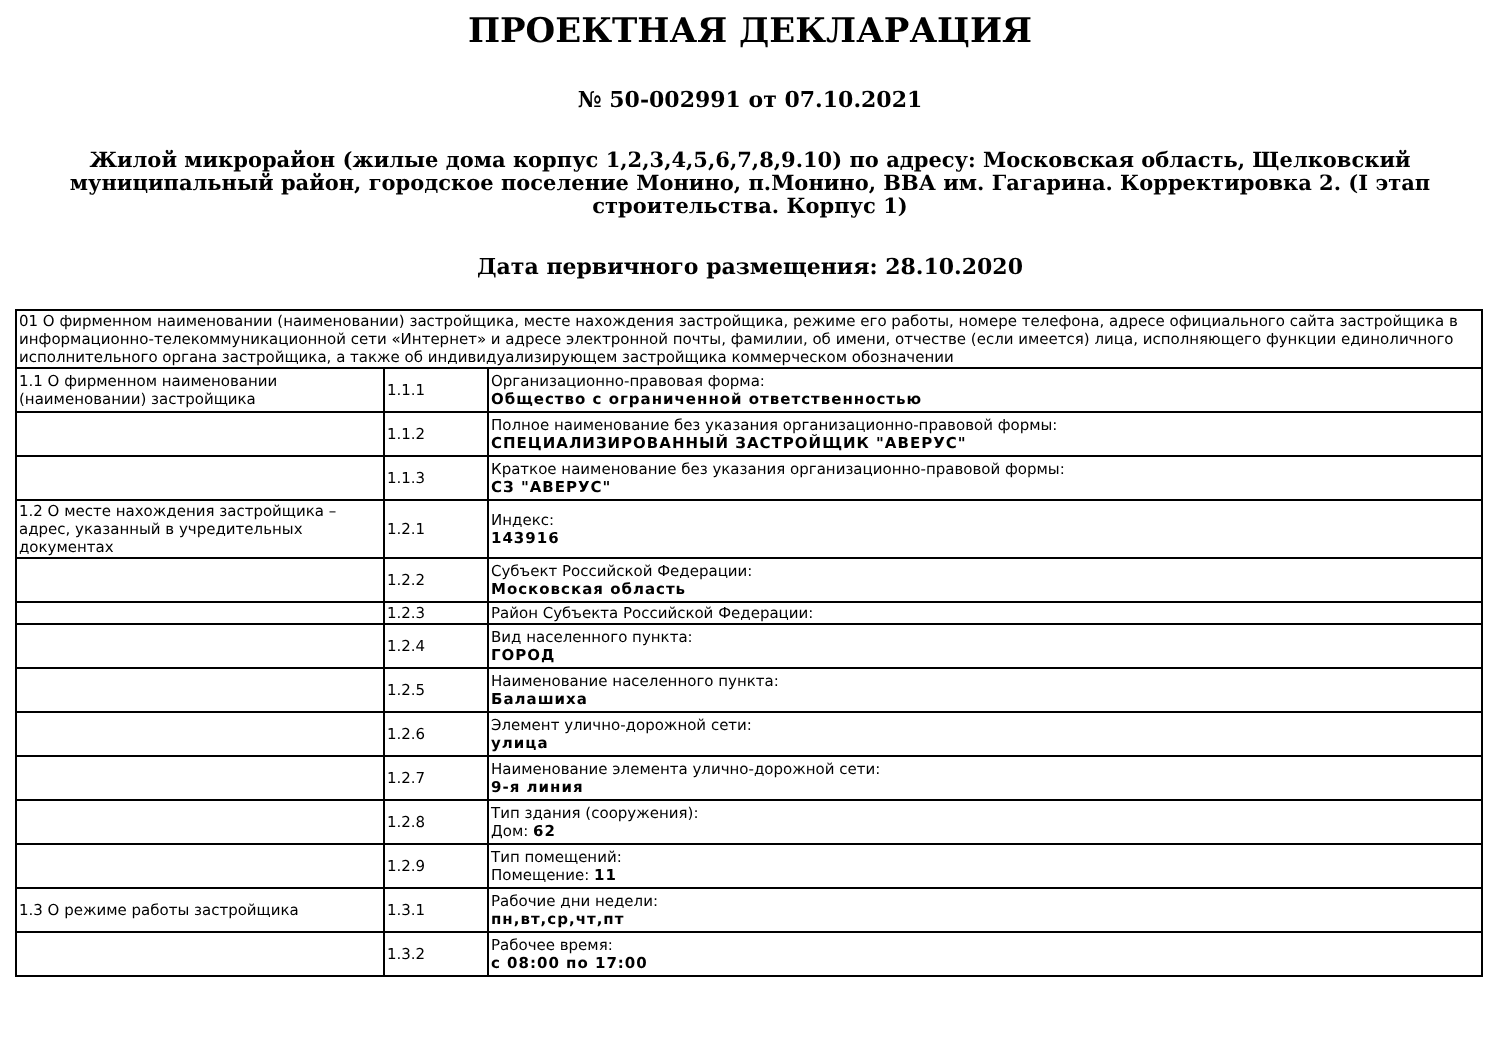ПРОЕКТНАЯ ДЕКЛАРАЦИЯ
№ 50-002991 от 07.10.2021
Жилой микрорайон (жилые дома корпус 1,2,3,4,5,6,7,8,9.10) по адресу: Московская область, Щелковский муниципальный район, городское поселение Монино, п.Монино, ВВА им. Гагарина. Корректировка 2. (I этап строительства. Корпус 1)
Дата первичного размещения: 28.10.2020
| 01 О фирменном наименовании (наименовании) застройщика, месте нахождения застройщика, режиме его работы, номере телефона, адресе официального сайта застройщика в информационно-телекоммуникационной сети «Интернет» и адресе электронной почты, фамилии, об имени, отчестве (если имеется) лица, исполняющего функции единоличного исполнительного органа застройщика, а также об индивидуализирующем застройщика коммерческом обозначении | | |
| 1.1 О фирменном наименовании (наименовании) застройщика | 1.1.1 | Организационно-правовая форма: Общество с ограниченной ответственностью |
| | 1.1.2 | Полное наименование без указания организационно-правовой формы: СПЕЦИАЛИЗИРОВАННЫЙ ЗАСТРОЙЩИК "АВЕРУС" |
| | 1.1.3 | Краткое наименование без указания организационно-правовой формы: СЗ "АВЕРУС" |
| 1.2 О месте нахождения застройщика – адрес, указанный в учредительных документах | 1.2.1 | Индекс: 143916 |
| | 1.2.2 | Субъект Российской Федерации: Московская область |
| | 1.2.3 | Район Субъекта Российской Федерации: |
| | 1.2.4 | Вид населенного пункта: ГОРОД |
| | 1.2.5 | Наименование населенного пункта: Балашиха |
| | 1.2.6 | Элемент улично-дорожной сети: улица |
| | 1.2.7 | Наименование элемента улично-дорожной сети: 9-я линия |
| | 1.2.8 | Тип здания (сооружения): Дом: 62 |
| | 1.2.9 | Тип помещений: Помещение: 11 |
| 1.3 О режиме работы застройщика | 1.3.1 | Рабочие дни недели: пн,вт,ср,чт,пт |
| | 1.3.2 | Рабочее время: с 08:00 по 17:00 |